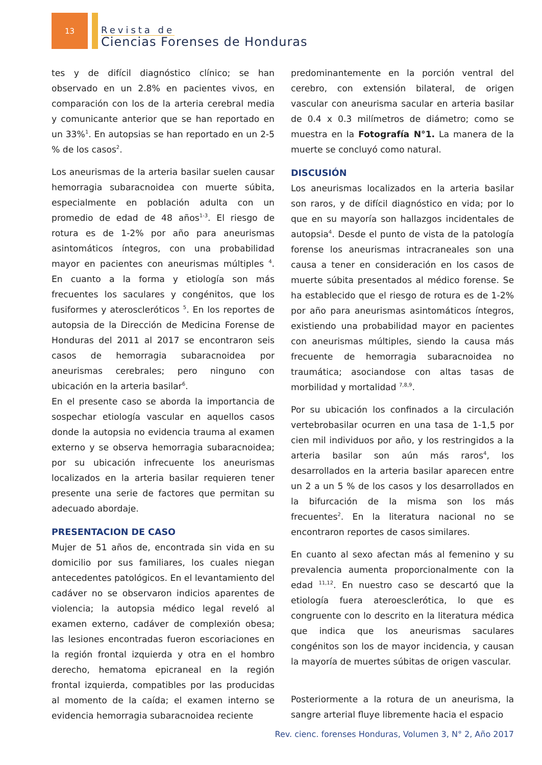13
Revista de
Ciencias Forenses de Honduras
tes y de difícil diagnóstico clínico; se han observado en un 2.8% en pacientes vivos, en comparación con los de la arteria cerebral media y comunicante anterior que se han reportado en un 33%<sup>1</sup>. En autopsias se han reportado en un 2-5 % de los casos<sup>2</sup>.
Los aneurismas de la arteria basilar suelen causar hemorragia subaracnoidea con muerte súbita, especialmente en población adulta con un promedio de edad de 48 años<sup>1-3</sup>. El riesgo de rotura es de 1-2% por año para aneurismas asintomáticos íntegros, con una probabilidad mayor en pacientes con aneurismas múltiples <sup>4</sup>. En cuanto a la forma y etiología son más frecuentes los saculares y congénitos, que los fusiformes y ateroscleróticos <sup>5</sup>. En los reportes de autopsia de la Dirección de Medicina Forense de Honduras del 2011 al 2017 se encontraron seis casos de hemorragia subaracnoidea por aneurismas cerebrales; pero ninguno con ubicación en la arteria basilar<sup>6</sup>.
En el presente caso se aborda la importancia de sospechar etiología vascular en aquellos casos donde la autopsia no evidencia trauma al examen externo y se observa hemorragia subaracnoidea; por su ubicación infrecuente los aneurismas localizados en la arteria basilar requieren tener presente una serie de factores que permitan su adecuado abordaje.
PRESENTACION DE CASO
Mujer de 51 años de, encontrada sin vida en su domicilio por sus familiares, los cuales niegan antecedentes patológicos. En el levantamiento del cadáver no se observaron indicios aparentes de violencia; la autopsia médico legal reveló al examen externo, cadáver de complexión obesa; las lesiones encontradas fueron escoriaciones en la región frontal izquierda y otra en el hombro derecho, hematoma epicraneal en la región frontal izquierda, compatibles por las producidas al momento de la caída; el examen interno se evidencia hemorragia subaracnoidea reciente
predominantemente en la porción ventral del cerebro, con extensión bilateral, de origen vascular con aneurisma sacular en arteria basilar de 0.4 x 0.3 milímetros de diámetro; como se muestra en la Fotografía N°1. La manera de la muerte se concluyó como natural.
DISCUSIÓN
Los aneurismas localizados en la arteria basilar son raros, y de difícil diagnóstico en vida; por lo que en su mayoría son hallazgos incidentales de autopsia<sup>4</sup>. Desde el punto de vista de la patología forense los aneurismas intracraneales son una causa a tener en consideración en los casos de muerte súbita presentados al médico forense. Se ha establecido que el riesgo de rotura es de 1-2% por año para aneurismas asintomáticos íntegros, existiendo una probabilidad mayor en pacientes con aneurismas múltiples, siendo la causa más frecuente de hemorragia subaracnoidea no traumática; asociandose con altas tasas de morbilidad y mortalidad <sup>7,8,9</sup>.
Por su ubicación los confinados a la circulación vertebrobasilar ocurren en una tasa de 1-1,5 por cien mil individuos por año, y los restringidos a la arteria basilar son aún más raros<sup>4</sup>, los desarrollados en la arteria basilar aparecen entre un 2 a un 5 % de los casos y los desarrollados en la bifurcación de la misma son los más frecuentes<sup>2</sup>. En la literatura nacional no se encontraron reportes de casos similares.
En cuanto al sexo afectan más al femenino y su prevalencia aumenta proporcionalmente con la edad <sup>11,12</sup>. En nuestro caso se descartó que la etiología fuera ateroesclerótica, lo que es congruente con lo descrito en la literatura médica que indica que los aneurismas saculares congénitos son los de mayor incidencia, y causan la mayoría de muertes súbitas de origen vascular.
Posteriormente a la rotura de un aneurisma, la sangre arterial fluye libremente hacia el espacio
Rev. cienc. forenses Honduras, Volumen 3, N° 2, Año 2017